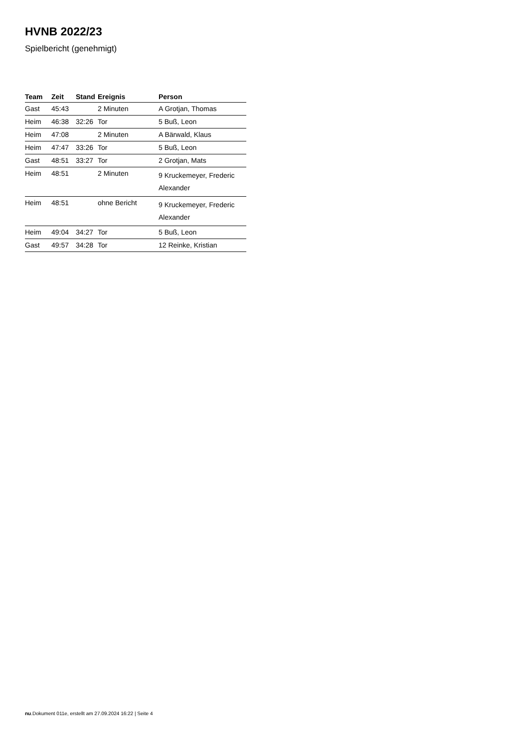HVNB 2022/23
Spielbericht (genehmigt)
| Team | Zeit | Stand | Ereignis | Person |
| --- | --- | --- | --- | --- |
| Gast | 45:43 | | 2 Minuten | A Grotjan, Thomas |
| Heim | 46:38 | 32:26 | Tor | 5 Buß, Leon |
| Heim | 47:08 | | 2 Minuten | A Bärwald, Klaus |
| Heim | 47:47 | 33:26 | Tor | 5 Buß, Leon |
| Gast | 48:51 | 33:27 | Tor | 2 Grotjan, Mats |
| Heim | 48:51 | | 2 Minuten | 9 Kruckemeyer, Frederic Alexander |
| Heim | 48:51 | | ohne Bericht | 9 Kruckemeyer, Frederic Alexander |
| Heim | 49:04 | 34:27 | Tor | 5 Buß, Leon |
| Gast | 49:57 | 34:28 | Tor | 12 Reinke, Kristian |
nu.Dokument 011e, erstellt am 27.09.2024 16:22 | Seite 4